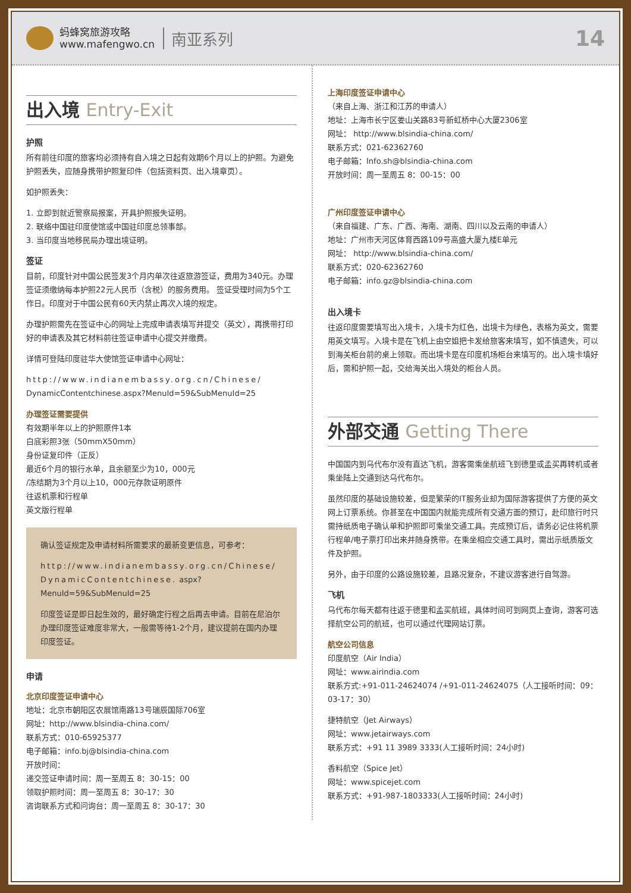蚂蜂窝旅游攻略
www.mafengwo.cn
南亚系列
14
出入境 Entry-Exit
护照
所有前往印度的旅客均必须持有自入境之日起有效期6个月以上的护照。为避免护照丢失，应随身携带护照复印件（包括资料页、出入境章页）。
如护照丢失：
1. 立即到就近警察局报案，开具护照报失证明。
2. 联络中国驻印度使馆或中国驻印度总领事部。
3. 当印度当地移民局办理出境证明。
签证
目前，印度针对中国公民签发3个月内单次往返旅游签证，费用为340元。办理签证须缴纳每本护照22元人民币（含税）的服务费用。 签证受理时间为5个工作日。印度对于中国公民有60天内禁止再次入境的规定。
办理护照需先在签证中心的网址上完成申请表填写并提交（英文），再携带打印好的申请表及其它材料前往签证申请中心提交并缴费。
详情可登陆印度驻华大使馆签证申请中心网址：
http://www.indianembassy.org.cn/Chinese/ DynamicContentchinese.aspx?MenuId=59&SubMenuId=25
办理签证需要提供
有效期半年以上的护照原件1本
白底彩照3张（50mmX50mm）
身份证复印件（正反）
最近6个月的银行水单，且余额至少为10，000元
/冻结期为3个月以上10，000元存款证明原件
往返机票和行程单
英文版行程单
确认签证规定及申请材料所需要求的最新变更信息，可参考：
http://www.indianembassy.org.cn/Chinese/DynamicContentchinese. aspx?MenuId=59&SubMenuId=25
印度签证是即日起生效的，最好确定行程之后再去申请。目前在尼泊尔办理印度签证难度非常大，一般需等待1-2个月，建议提前在国内办理印度签证。
申请
北京印度签证申请中心
地址：北京市朝阳区农展馆南路13号瑞辰国际706室
网址：http://www.blsindia-china.com/
联系方式：010-65925377
电子邮箱：info.bj@blsindia-china.com
开放时间：
递交签证申请时间：周一至周五 8：30-15：00
领取护照时间：周一至周五 8：30-17：30
咨询联系方式和问询台：周一至周五 8：30-17：30
上海印度签证申请中心
（来自上海、浙江和江苏的申请人）
地址：上海市长宁区娄山关路83号新虹桥中心大厦2306室
网址： http://www.blsindia-china.com/
联系方式：021-62362760
电子邮箱：Info.sh@blsindia-china.com
开放时间：周一至周五 8：00-15：00
广州印度签证申请中心
（来自福建、广东、广西、海南、湖南、四川以及云南的申请人）
地址：广州市天河区体育西路109号高盛大厦九楼E单元
网址： http://www.blsindia-china.com/
联系方式：020-62362760
电子邮箱：info.gz@blsindia-china.com
出入境卡
往返印度需要填写出入境卡，入境卡为红色，出境卡为绿色，表格为英文，需要用英文填写。入境卡是在飞机上由空姐把卡发给旅客来填写，如不慎遗失，可以到海关柜台前的桌上领取。而出境卡是在印度机场柜台来填写的。出入境卡填好后，需和护照一起，交给海关出入境处的柜台人员。
外部交通 Getting There
中国国内到乌代布尔没有直达飞机，游客需乘坐航班飞到德里或孟买再转机或者乘坐陆上交通到达乌代布尔。
虽然印度的基础设施较差，但是繁荣的IT服务业却为国际游客提供了方便的英文网上订票系统。你甚至在中国国内就能完成所有交通方面的预订，赴印旅行时只需持纸质电子确认单和护照即可乘坐交通工具。完成预订后，请务必记住将机票行程单/电子票打印出来并随身携带。在乘坐相应交通工具时，需出示纸质版文件及护照。
另外，由于印度的公路设施较差，且路况复杂，不建议游客进行自驾游。
飞机
乌代布尔每天都有往返于德里和孟买航班，具体时间可到网页上查询，游客可选择航空公司的航班，也可以通过代理网站订票。
航空公司信息
印度航空（Air India）
网址：www.airindia.com
联系方式:+91-011-24624074 /+91-011-24624075（人工接听时间：09：03-17：30）
捷特航空（Jet Airways）
网址：www.jetairways.com
联系方式：+91 11 3989 3333(人工接听时间：24小时)
香料航空（Spice Jet）
网址：www.spicejet.com
联系方式：+91-987-1803333(人工接听时间：24小时)